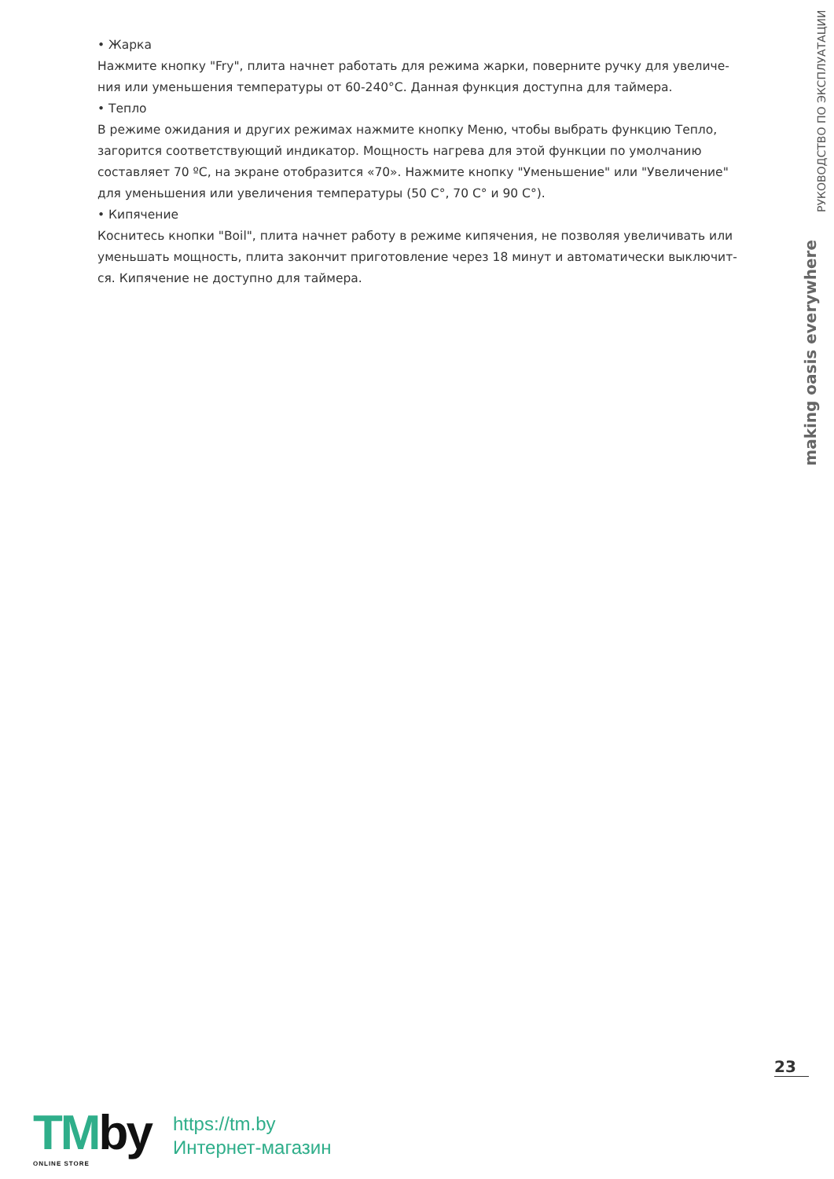• Жарка
Нажмите кнопку "Fry", плита начнет работать для режима жарки, поверните ручку для увеличе-ния или уменьшения температуры от 60-240°C. Данная функция доступна для таймера.
• Тепло
В режиме ожидания и других режимах нажмите кнопку Меню, чтобы выбрать функцию Тепло, загорится соответствующий индикатор. Мощность нагрева для этой функции по умолчанию составляет 70 ºC, на экране отобразится «70». Нажмите кнопку "Уменьшение" или "Увеличение" для уменьшения или увеличения температуры (50 C°, 70 C° и 90 C°).
• Кипячение
Коснитесь кнопки "Boil", плита начнет работу в режиме кипячения, не позволяя увеличивать или уменьшать мощность, плита закончит приготовление через 18 минут и автоматически выключит-ся. Кипячение не доступно для таймера.
РУКОВОДСТВО ПО ЭКСПЛУАТАЦИИ
making oasis everywhere
23
TMby
ONLINE STORE
https://tm.by
Интернет-магазин